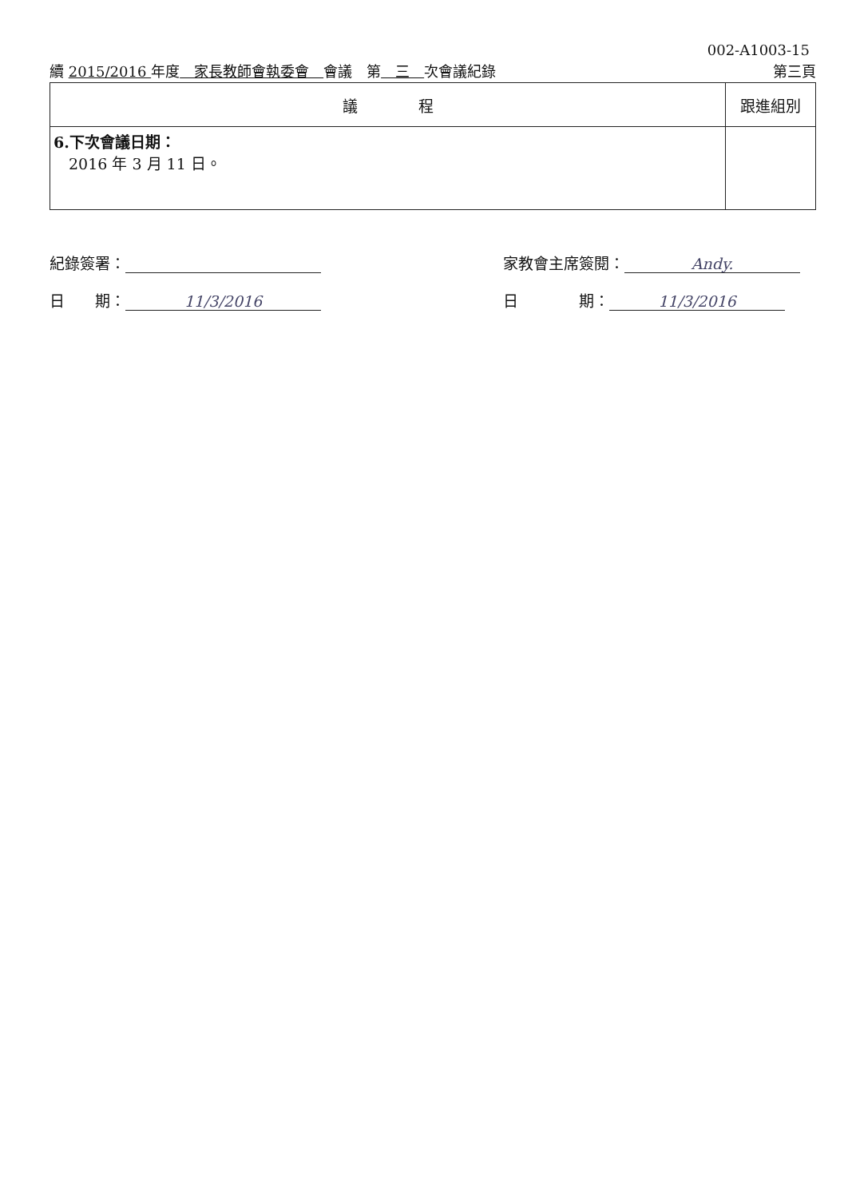002-A1003-15
續 2015/2016 年度　家長教師會執委會　會議　第　三　次會議紀錄 第三頁
| 議 程 | 跟進組別 |
| --- | --- |
| 6.下次會議日期： 2016 年 3 月 11 日。 | |
紀錄簽署：
日　　期： 11/3/2016
家教會主席簽閱： Andy.
日　　　　期： 11/3/2016